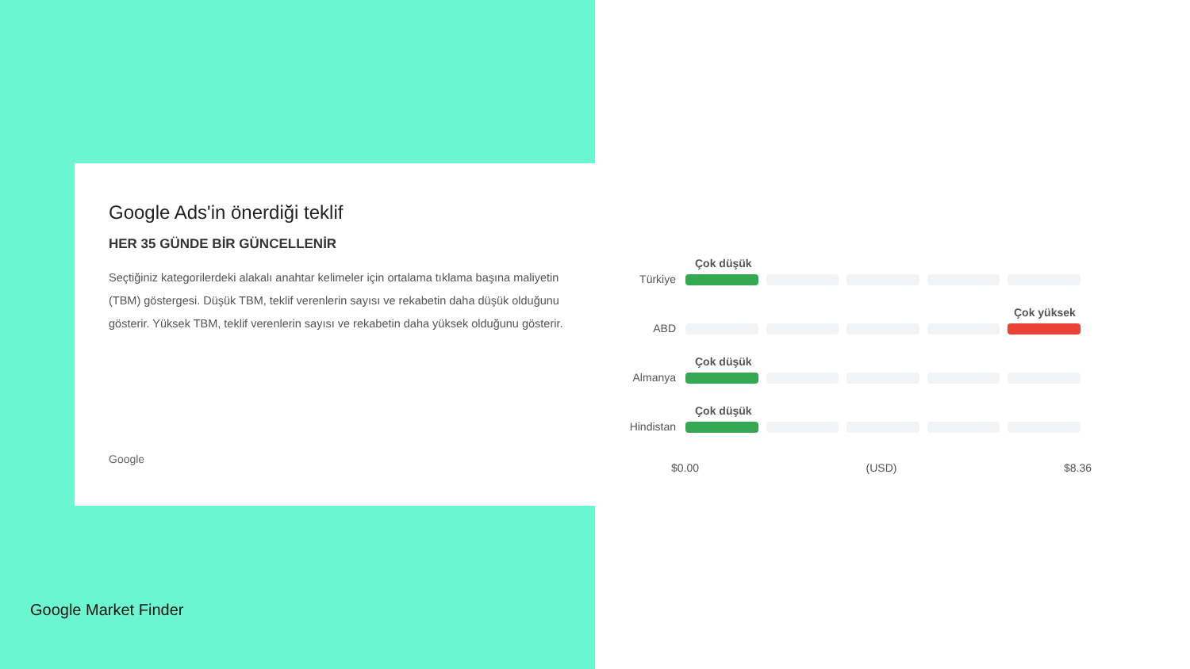Google Ads'in önerdiği teklif
HER 35 GÜNDE BİR GÜNCELLENİR
Seçtiğiniz kategorilerdeki alakalı anahtar kelimeler için ortalama tıklama başına maliyetin (TBM) göstergesi. Düşük TBM, teklif verenlerin sayısı ve rekabetin daha düşük olduğunu gösterir. Yüksek TBM, teklif verenlerin sayısı ve rekabetin daha yüksek olduğunu gösterir.
Google
Google Market Finder
Türkiye
Çok düşük
ABD
Çok yüksek
Almanya
Çok düşük
Hindistan
Çok düşük
$0.00 (USD) $8.36